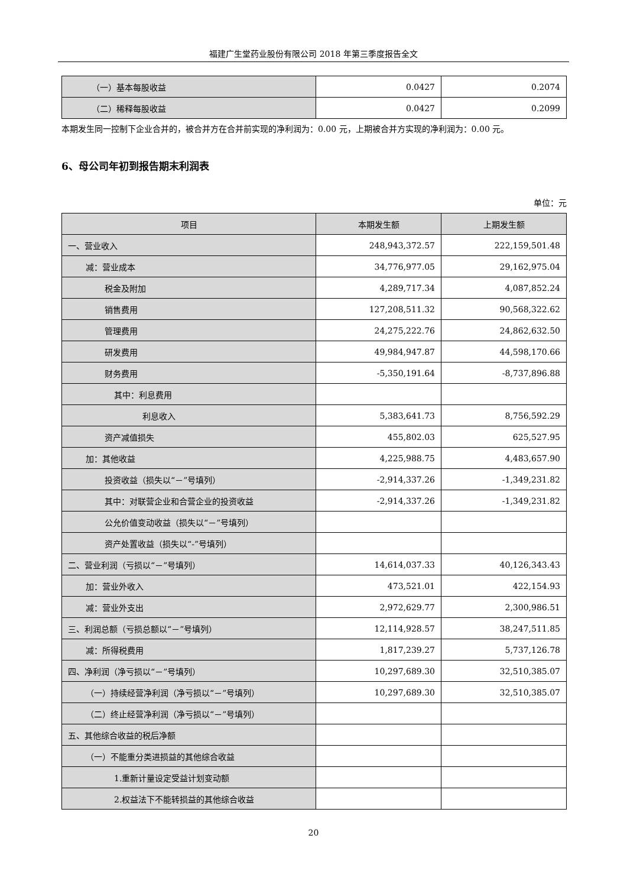福建广生堂药业股份有限公司 2018 年第三季度报告全文
| （一）基本每股收益 | 0.0427 | 0.2074 |
| （二）稀释每股收益 | 0.0427 | 0.2099 |
本期发生同一控制下企业合并的，被合并方在合并前实现的净利润为：0.00 元，上期被合并方实现的净利润为：0.00 元。
6、母公司年初到报告期末利润表
单位：元
| 项目 | 本期发生额 | 上期发生额 |
| --- | --- | --- |
| 一、营业收入 | 248,943,372.57 | 222,159,501.48 |
| 减：营业成本 | 34,776,977.05 | 29,162,975.04 |
| 税金及附加 | 4,289,717.34 | 4,087,852.24 |
| 销售费用 | 127,208,511.32 | 90,568,322.62 |
| 管理费用 | 24,275,222.76 | 24,862,632.50 |
| 研发费用 | 49,984,947.87 | 44,598,170.66 |
| 财务费用 | -5,350,191.64 | -8,737,896.88 |
| 其中：利息费用 | | |
| 利息收入 | 5,383,641.73 | 8,756,592.29 |
| 资产减值损失 | 455,802.03 | 625,527.95 |
| 加：其他收益 | 4,225,988.75 | 4,483,657.90 |
| 投资收益（损失以“－”号填列） | -2,914,337.26 | -1,349,231.82 |
| 其中：对联营企业和合营企业的投资收益 | -2,914,337.26 | -1,349,231.82 |
| 公允价值变动收益（损失以“－”号填列） | | |
| 资产处置收益（损失以“-”号填列） | | |
| 二、营业利润（亏损以“－”号填列） | 14,614,037.33 | 40,126,343.43 |
| 加：营业外收入 | 473,521.01 | 422,154.93 |
| 减：营业外支出 | 2,972,629.77 | 2,300,986.51 |
| 三、利润总额（亏损总额以“－”号填列） | 12,114,928.57 | 38,247,511.85 |
| 减：所得税费用 | 1,817,239.27 | 5,737,126.78 |
| 四、净利润（净亏损以“－”号填列） | 10,297,689.30 | 32,510,385.07 |
| （一）持续经营净利润（净亏损以“－”号填列） | 10,297,689.30 | 32,510,385.07 |
| （二）终止经营净利润（净亏损以“－”号填列） | | |
| 五、其他综合收益的税后净额 | | |
| （一）不能重分类进损益的其他综合收益 | | |
| 1.重新计量设定受益计划变动额 | | |
| 2.权益法下不能转损益的其他综合收益 | | |
20